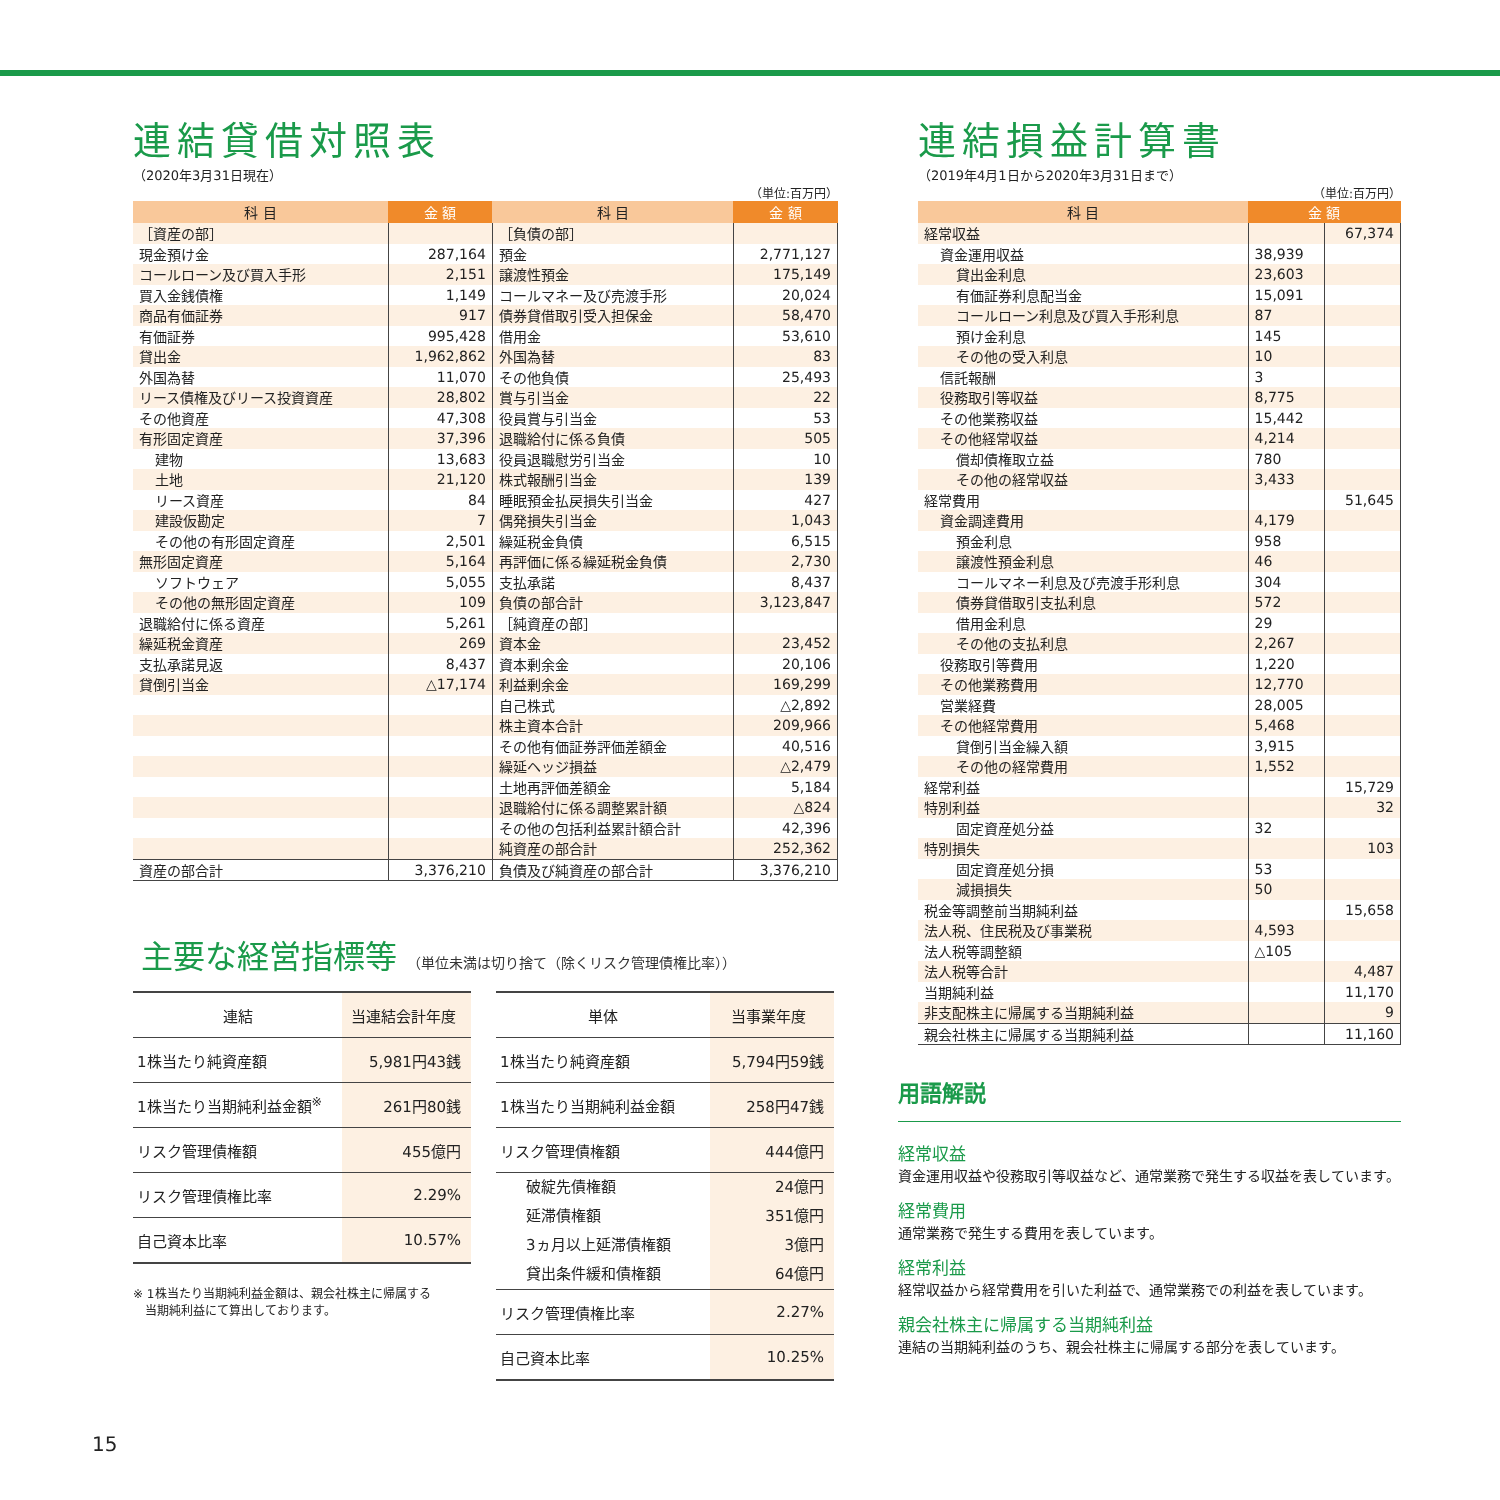連結貸借対照表
（2020年3月31日現在）
（単位:百万円）
| 科 目 | 金 額 | 科 目 | 金 額 |
| --- | --- | --- | --- |
| ［資産の部］ | | ［負債の部］ | |
| 現金預け金 | 287,164 | 預金 | 2,771,127 |
| コールローン及び買入手形 | 2,151 | 譲渡性預金 | 175,149 |
| 買入金銭債権 | 1,149 | コールマネー及び売渡手形 | 20,024 |
| 商品有価証券 | 917 | 債券貸借取引受入担保金 | 58,470 |
| 有価証券 | 995,428 | 借用金 | 53,610 |
| 貸出金 | 1,962,862 | 外国為替 | 83 |
| 外国為替 | 11,070 | その他負債 | 25,493 |
| リース債権及びリース投資資産 | 28,802 | 賞与引当金 | 22 |
| その他資産 | 47,308 | 役員賞与引当金 | 53 |
| 有形固定資産 | 37,396 | 退職給付に係る負債 | 505 |
| 建物 | 13,683 | 役員退職慰労引当金 | 10 |
| 土地 | 21,120 | 株式報酬引当金 | 139 |
| リース資産 | 84 | 睡眠預金払戻損失引当金 | 427 |
| 建設仮勘定 | 7 | 偶発損失引当金 | 1,043 |
| その他の有形固定資産 | 2,501 | 繰延税金負債 | 6,515 |
| 無形固定資産 | 5,164 | 再評価に係る繰延税金負債 | 2,730 |
| ソフトウェア | 5,055 | 支払承諾 | 8,437 |
| その他の無形固定資産 | 109 | 負債の部合計 | 3,123,847 |
| 退職給付に係る資産 | 5,261 | ［純資産の部］ | |
| 繰延税金資産 | 269 | 資本金 | 23,452 |
| 支払承諾見返 | 8,437 | 資本剰余金 | 20,106 |
| 貸倒引当金 | △17,174 | 利益剰余金 | 169,299 |
| | | 自己株式 | △2,892 |
| | | 株主資本合計 | 209,966 |
| | | その他有価証券評価差額金 | 40,516 |
| | | 繰延ヘッジ損益 | △2,479 |
| | | 土地再評価差額金 | 5,184 |
| | | 退職給付に係る調整累計額 | △824 |
| | | その他の包括利益累計額合計 | 42,396 |
| | | 純資産の部合計 | 252,362 |
| 資産の部合計 | 3,376,210 | 負債及び純資産の部合計 | 3,376,210 |
主要な経営指標等 （単位未満は切り捨て（除くリスク管理債権比率））
| 連結 | 当連結会計年度 |
| 1株当たり純資産額 | 5,981円43銭 |
| 1株当たり当期純利益金額<sup>※</sup> | 261円80銭 |
| リスク管理債権額 | 455億円 |
| リスク管理債権比率 | 2.29% |
| 自己資本比率 | 10.57% |
※ 1株当たり当期純利益金額は、親会社株主に帰属する
　当期純利益にて算出しております。
| 単体 | 当事業年度 |
| 1株当たり純資産額 | 5,794円59銭 |
| 1株当たり当期純利益金額 | 258円47銭 |
| リスク管理債権額 | 444億円 |
| 破綻先債権額 延滞債権額 3ヵ月以上延滞債権額 貸出条件緩和債権額 | 24億円 351億円 3億円 64億円 |
| リスク管理債権比率 | 2.27% |
| 自己資本比率 | 10.25% |
連結損益計算書
（2019年4月1日から2020年3月31日まで）
（単位:百万円）
| 科 目 | 金 額 | |
| --- | --- | --- |
| 経常収益 | | 67,374 |
| 資金運用収益 | 38,939 | |
| 貸出金利息 | 23,603 | |
| 有価証券利息配当金 | 15,091 | |
| コールローン利息及び買入手形利息 | 87 | |
| 預け金利息 | 145 | |
| その他の受入利息 | 10 | |
| 信託報酬 | 3 | |
| 役務取引等収益 | 8,775 | |
| その他業務収益 | 15,442 | |
| その他経常収益 | 4,214 | |
| 償却債権取立益 | 780 | |
| その他の経常収益 | 3,433 | |
| 経常費用 | | 51,645 |
| 資金調達費用 | 4,179 | |
| 預金利息 | 958 | |
| 譲渡性預金利息 | 46 | |
| コールマネー利息及び売渡手形利息 | 304 | |
| 債券貸借取引支払利息 | 572 | |
| 借用金利息 | 29 | |
| その他の支払利息 | 2,267 | |
| 役務取引等費用 | 1,220 | |
| その他業務費用 | 12,770 | |
| 営業経費 | 28,005 | |
| その他経常費用 | 5,468 | |
| 貸倒引当金繰入額 | 3,915 | |
| その他の経常費用 | 1,552 | |
| 経常利益 | | 15,729 |
| 特別利益 | | 32 |
| 固定資産処分益 | 32 | |
| 特別損失 | | 103 |
| 固定資産処分損 | 53 | |
| 減損損失 | 50 | |
| 税金等調整前当期純利益 | | 15,658 |
| 法人税、住民税及び事業税 | 4,593 | |
| 法人税等調整額 | △105 | |
| 法人税等合計 | | 4,487 |
| 当期純利益 | | 11,170 |
| 非支配株主に帰属する当期純利益 | | 9 |
| 親会社株主に帰属する当期純利益 | | 11,160 |
用語解説
経常収益
資金運用収益や役務取引等収益など、通常業務で発生する収益を表しています。
経常費用
通常業務で発生する費用を表しています。
経常利益
経常収益から経常費用を引いた利益で、通常業務での利益を表しています。
親会社株主に帰属する当期純利益
連結の当期純利益のうち、親会社株主に帰属する部分を表しています。
15